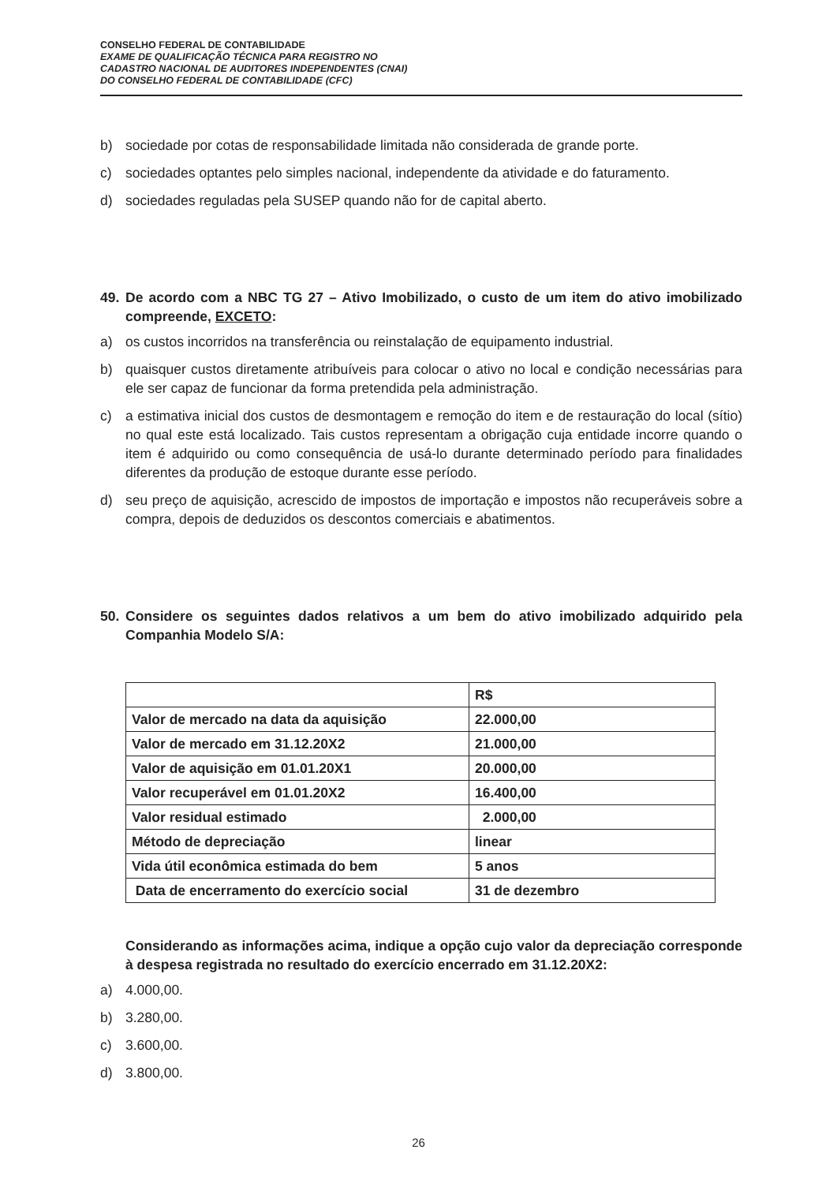CONSELHO FEDERAL DE CONTABILIDADE
EXAME DE QUALIFICAÇÃO TÉCNICA PARA REGISTRO NO
CADASTRO NACIONAL DE AUDITORES INDEPENDENTES (CNAI)
DO CONSELHO FEDERAL DE CONTABILIDADE (CFC)
b) sociedade por cotas de responsabilidade limitada não considerada de grande porte.
c) sociedades optantes pelo simples nacional, independente da atividade e do faturamento.
d) sociedades reguladas pela SUSEP quando não for de capital aberto.
49. De acordo com a NBC TG 27 – Ativo Imobilizado, o custo de um item do ativo imobilizado compreende, EXCETO:
a) os custos incorridos na transferência ou reinstalação de equipamento industrial.
b) quaisquer custos diretamente atribuíveis para colocar o ativo no local e condição necessárias para ele ser capaz de funcionar da forma pretendida pela administração.
c) a estimativa inicial dos custos de desmontagem e remoção do item e de restauração do local (sítio) no qual este está localizado. Tais custos representam a obrigação cuja entidade incorre quando o item é adquirido ou como consequência de usá-lo durante determinado período para finalidades diferentes da produção de estoque durante esse período.
d) seu preço de aquisição, acrescido de impostos de importação e impostos não recuperáveis sobre a compra, depois de deduzidos os descontos comerciais e abatimentos.
50. Considere os seguintes dados relativos a um bem do ativo imobilizado adquirido pela Companhia Modelo S/A:
| | R$ |
| Valor de mercado na data da aquisição | 22.000,00 |
| Valor de mercado em 31.12.20X2 | 21.000,00 |
| Valor de aquisição em 01.01.20X1 | 20.000,00 |
| Valor recuperável em 01.01.20X2 | 16.400,00 |
| Valor residual estimado | 2.000,00 |
| Método de depreciação | linear |
| Vida útil econômica estimada do bem | 5 anos |
| Data de encerramento do exercício social | 31 de dezembro |
Considerando as informações acima, indique a opção cujo valor da depreciação corresponde à despesa registrada no resultado do exercício encerrado em 31.12.20X2:
a) 4.000,00.
b) 3.280,00.
c) 3.600,00.
d) 3.800,00.
26